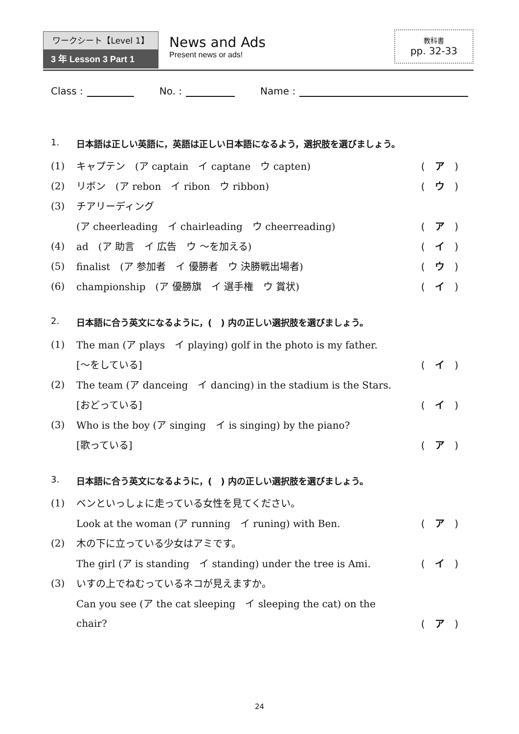ワークシート【Level 1】
3 年 Lesson 3 Part 1
News and Ads
Present news or ads!
教科書
pp. 32-33
Class : No. : Name :
1. 日本語は正しい英語に，英語は正しい日本語になるよう，選択肢を選びましょう。
(1) キャプテン　(ア captain　イ captane　ウ capten) ( ア )
(2) リボン　(ア rebon　イ ribon　ウ ribbon) ( ウ )
(3) チアリーディング
(ア cheerleading　イ chairleading　ウ cheerreading) ( ア )
(4) ad　(ア 助言　イ 広告　ウ ～を加える) ( イ )
(5) finalist　(ア 参加者　イ 優勝者　ウ 決勝戦出場者) ( ウ )
(6) championship　(ア 優勝旗　イ 選手権　ウ 賞状) ( イ )
2. 日本語に合う英文になるように，(　) 内の正しい選択肢を選びましょう。
(1) The man (ア plays　イ playing) golf in the photo is my father.
[～をしている] ( イ )
(2) The team (ア danceing　イ dancing) in the stadium is the Stars.
[おどっている] ( イ )
(3) Who is the boy (ア singing　イ is singing) by the piano?
[歌っている] ( ア )
3. 日本語に合う英文になるように，(　) 内の正しい選択肢を選びましょう。
(1) ベンといっしょに走っている女性を見てください。
Look at the woman (ア running　イ runing) with Ben. ( ア )
(2) 木の下に立っている少女はアミです。
The girl (ア is standing　イ standing) under the tree is Ami. ( イ )
(3) いすの上でねむっているネコが見えますか。
Can you see (ア the cat sleeping　イ sleeping the cat) on the
chair? ( ア )
24